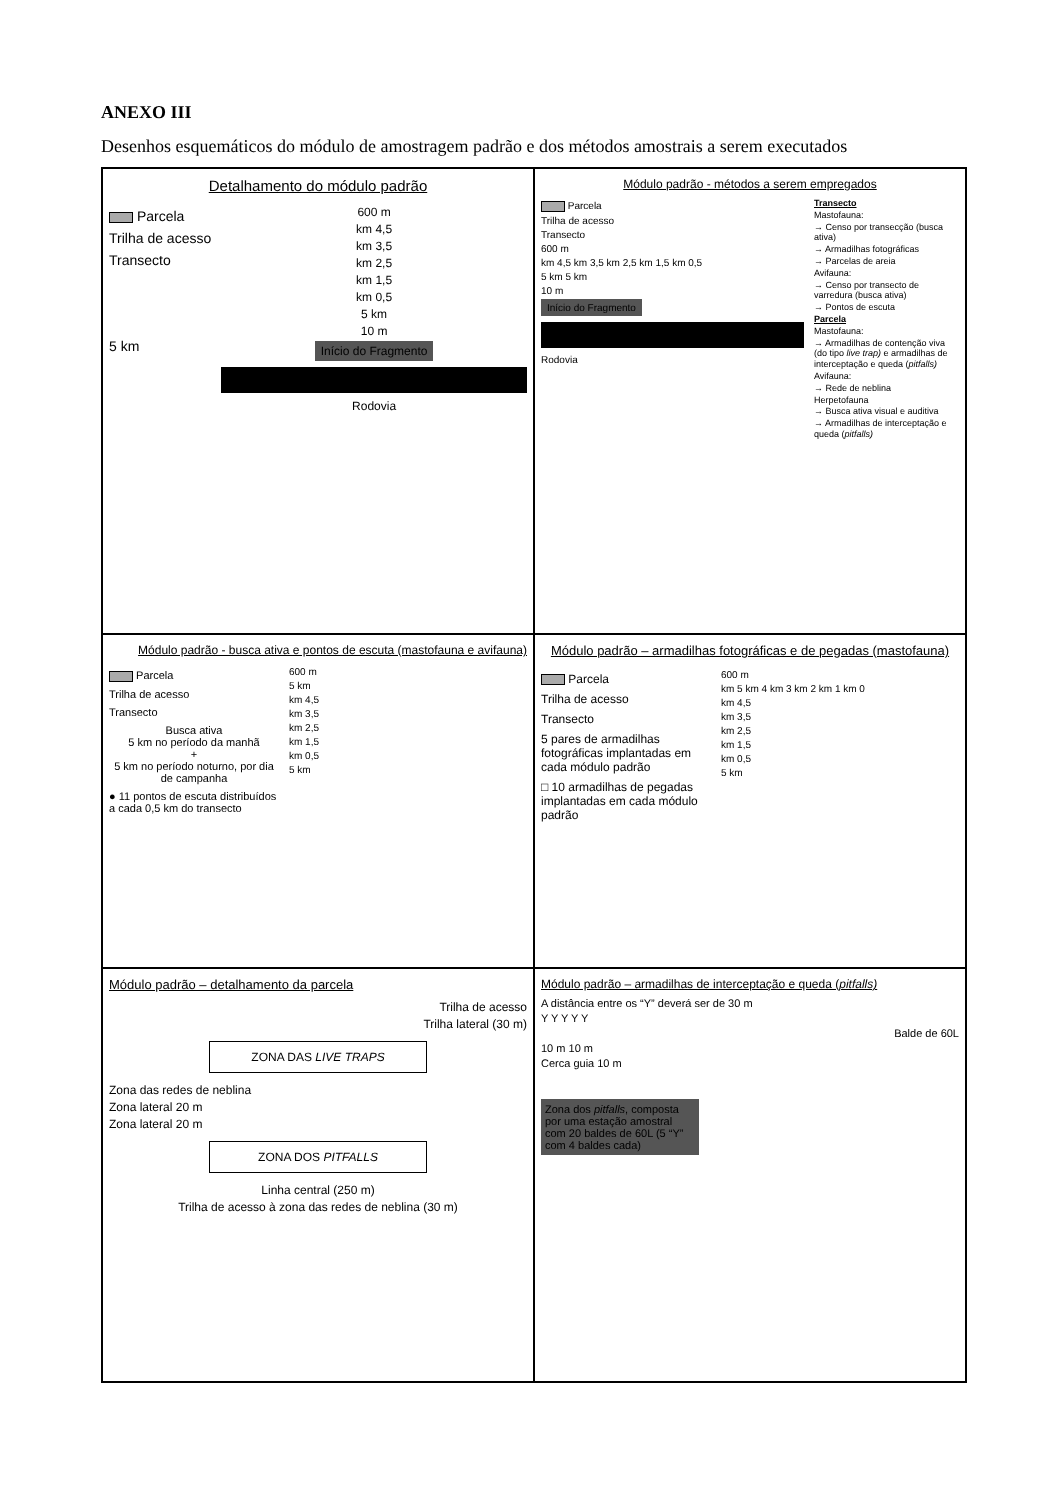ANEXO III
Desenhos esquemáticos do módulo de amostragem padrão e dos métodos amostrais a serem executados
Detalhamento do módulo padrão
Parcela
Trilha de acesso
Transecto
5 km
600 m
km 4,5
km 3,5
km 2,5
km 1,5
km 0,5
5 km
10 m
Início do Fragmento
Rodovia
Módulo padrão - métodos a serem empregados
Parcela
Trilha de acesso
Transecto
600 m
km 4,5 km 3,5 km 2,5 km 1,5 km 0,5
5 km 5 km
10 m
Início do Fragmento
Rodovia
Transecto
Mastofauna:
→ Censo por transecção (busca ativa)
→ Armadilhas fotográficas
→ Parcelas de areia
Avifauna:
→ Censo por transecto de varredura (busca ativa)
→ Pontos de escuta
Parcela
Mastofauna:
→ Armadilhas de contenção viva (do tipo live trap) e armadilhas de interceptação e queda (pitfalls)
Avifauna:
→ Rede de neblina
Herpetofauna
→ Busca ativa visual e auditiva
→ Armadilhas de interceptação e queda (pitfalls)
Módulo padrão - busca ativa e pontos de escuta (mastofauna e avifauna)
Parcela
Trilha de acesso
Transecto
Busca ativa
5 km no período da manhã
+
5 km no período noturno, por dia de campanha
● 11 pontos de escuta distribuídos a cada 0,5 km do transecto
600 m
5 km
km 4,5
km 3,5
km 2,5
km 1,5
km 0,5
5 km
Módulo padrão – armadilhas fotográficas e de pegadas (mastofauna)
Parcela
Trilha de acesso
Transecto
5 pares de armadilhas fotográficas implantadas em cada módulo padrão
□ 10 armadilhas de pegadas implantadas em cada módulo padrão
600 m
km 5 km 4 km 3 km 2 km 1 km 0
km 4,5
km 3,5
km 2,5
km 1,5
km 0,5
5 km
Módulo padrão – detalhamento da parcela
Trilha de acesso
Trilha lateral (30 m)
ZONA DAS LIVE TRAPS
Zona das redes de neblina
Zona lateral 20 m
Zona lateral 20 m
ZONA DOS PITFALLS
Linha central (250 m)
Trilha de acesso à zona das redes de neblina (30 m)
Módulo padrão – armadilhas de interceptação e queda (pitfalls)
A distância entre os “Y” deverá ser de 30 m
Y Y Y Y Y
Balde de 60L
10 m 10 m
Cerca guia 10 m
Zona dos pitfalls, composta por uma estação amostral com 20 baldes de 60L (5 “Y” com 4 baldes cada)